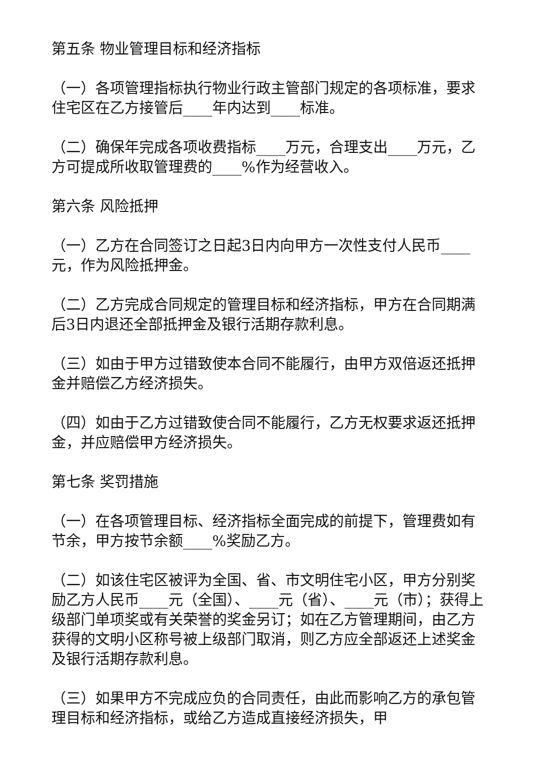第五条 物业管理目标和经济指标
（一）各项管理指标执行物业行政主管部门规定的各项标准，要求住宅区在乙方接管后____年内达到____标准。
（二）确保年完成各项收费指标____万元，合理支出____万元，乙方可提成所收取管理费的____%作为经营收入。
第六条 风险抵押
（一）乙方在合同签订之日起3日内向甲方一次性支付人民币____元，作为风险抵押金。
（二）乙方完成合同规定的管理目标和经济指标，甲方在合同期满后3日内退还全部抵押金及银行活期存款利息。
（三）如由于甲方过错致使本合同不能履行，由甲方双倍返还抵押金并赔偿乙方经济损失。
（四）如由于乙方过错致使合同不能履行，乙方无权要求返还抵押金，并应赔偿甲方经济损失。
第七条 奖罚措施
（一）在各项管理目标、经济指标全面完成的前提下，管理费如有节余，甲方按节余额____%奖励乙方。
（二）如该住宅区被评为全国、省、市文明住宅小区，甲方分别奖励乙方人民币____元（全国）、____元（省）、____元（市）；获得上级部门单项奖或有关荣誉的奖金另订；如在乙方管理期间，由乙方获得的文明小区称号被上级部门取消，则乙方应全部返还上述奖金及银行活期存款利息。
（三）如果甲方不完成应负的合同责任，由此而影响乙方的承包管理目标和经济指标，或给乙方造成直接经济损失，甲